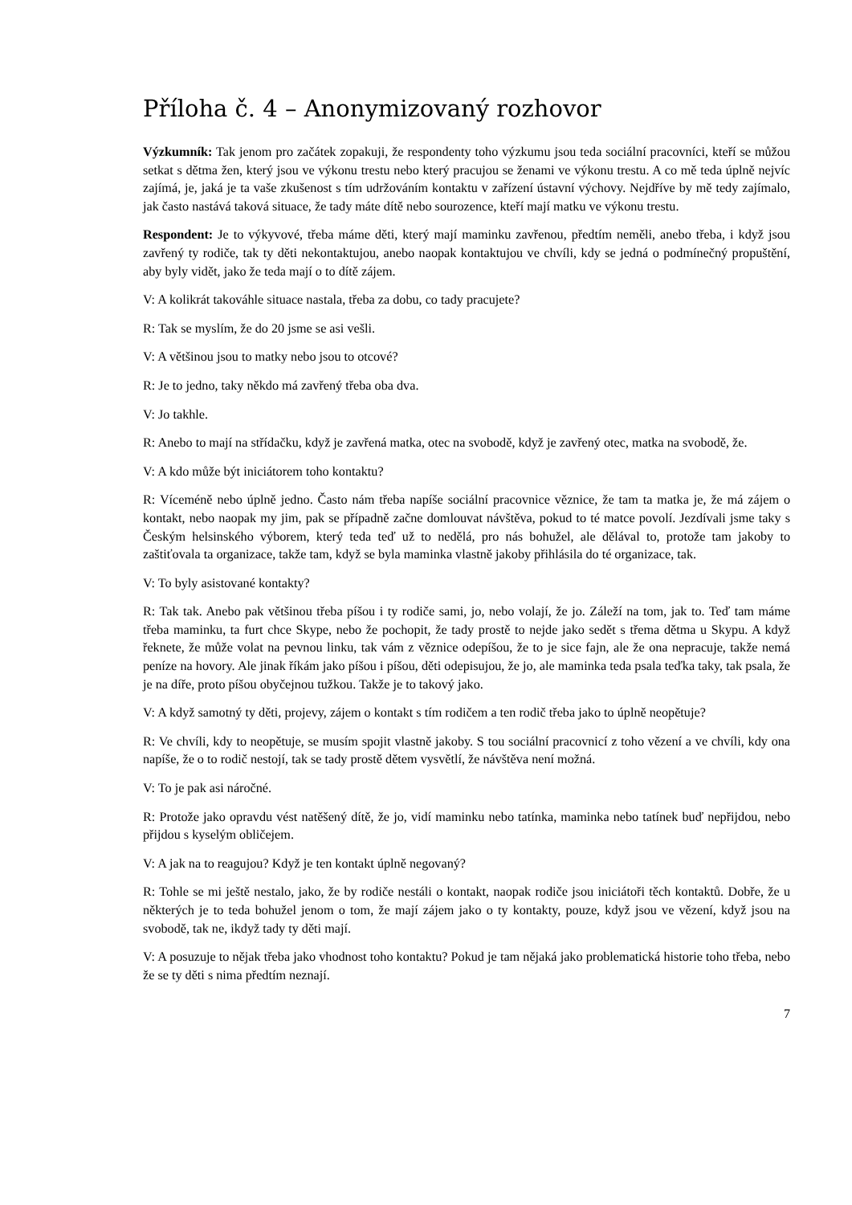Příloha č. 4 – Anonymizovaný rozhovor
Výzkumník: Tak jenom pro začátek zopakuji, že respondenty toho výzkumu jsou teda sociální pracovníci, kteří se můžou setkat s dětma žen, který jsou ve výkonu trestu nebo který pracujou se ženami ve výkonu trestu. A co mě teda úplně nejvíc zajímá, je, jaká je ta vaše zkušenost s tím udržováním kontaktu v zařízení ústavní výchovy. Nejdříve by mě tedy zajímalo, jak často nastává taková situace, že tady máte dítě nebo sourozence, kteří mají matku ve výkonu trestu.
Respondent: Je to výkyvové, třeba máme děti, který mají maminku zavřenou, předtím neměli, anebo třeba, i když jsou zavřený ty rodiče, tak ty děti nekontaktujou, anebo naopak kontaktujou ve chvíli, kdy se jedná o podmínečný propuštění, aby byly vidět, jako že teda mají o to dítě zájem.
V: A kolikrát takováhle situace nastala, třeba za dobu, co tady pracujete?
R: Tak se myslím, že do 20 jsme se asi vešli.
V: A většinou jsou to matky nebo jsou to otcové?
R: Je to jedno, taky někdo má zavřený třeba oba dva.
V: Jo takhle.
R: Anebo to mají na střídačku, když je zavřená matka, otec na svobodě, když je zavřený otec, matka na svobodě, že.
V: A kdo může být iniciátorem toho kontaktu?
R: Víceméně nebo úplně jedno. Často nám třeba napíše sociální pracovnice věznice, že tam ta matka je, že má zájem o kontakt, nebo naopak my jim, pak se případně začne domlouvat návštěva, pokud to té matce povolí. Jezdívali jsme taky s Českým helsinského výborem, který teda teď už to nedělá, pro nás bohužel, ale dělával to, protože tam jakoby to zaštiťovala ta organizace, takže tam, když se byla maminka vlastně jakoby přihlásila do té organizace, tak.
V: To byly asistované kontakty?
R: Tak tak. Anebo pak většinou třeba píšou i ty rodiče sami, jo, nebo volají, že jo. Záleží na tom, jak to. Teď tam máme třeba maminku, ta furt chce Skype, nebo že pochopit, že tady prostě to nejde jako sedět s třema dětma u Skypu. A když řeknete, že může volat na pevnou linku, tak vám z věznice odepíšou, že to je sice fajn, ale že ona nepracuje, takže nemá peníze na hovory. Ale jinak říkám jako píšou i píšou, děti odepisujou, že jo, ale maminka teda psala teďka taky, tak psala, že je na díře, proto píšou obyčejnou tužkou. Takže je to takový jako.
V: A když samotný ty děti, projevy, zájem o kontakt s tím rodičem a ten rodič třeba jako to úplně neopětuje?
R: Ve chvíli, kdy to neopětuje, se musím spojit vlastně jakoby. S tou sociální pracovnicí z toho vězení a ve chvíli, kdy ona napíše, že o to rodič nestojí, tak se tady prostě dětem vysvětlí, že návštěva není možná.
V: To je pak asi náročné.
R: Protože jako opravdu vést natěšený dítě, že jo, vidí maminku nebo tatínka, maminka nebo tatínek buď nepřijdou, nebo přijdou s kyselým obličejem.
V: A jak na to reagujou? Když je ten kontakt úplně negovaný?
R: Tohle se mi ještě nestalo, jako, že by rodiče nestáli o kontakt, naopak rodiče jsou iniciátoři těch kontaktů. Dobře, že u některých je to teda bohužel jenom o tom, že mají zájem jako o ty kontakty, pouze, když jsou ve vězení, když jsou na svobodě, tak ne, ikdyž tady ty děti mají.
V: A posuzuje to nějak třeba jako vhodnost toho kontaktu? Pokud je tam nějaká jako problematická historie toho třeba, nebo že se ty děti s nima předtím neznají.
7